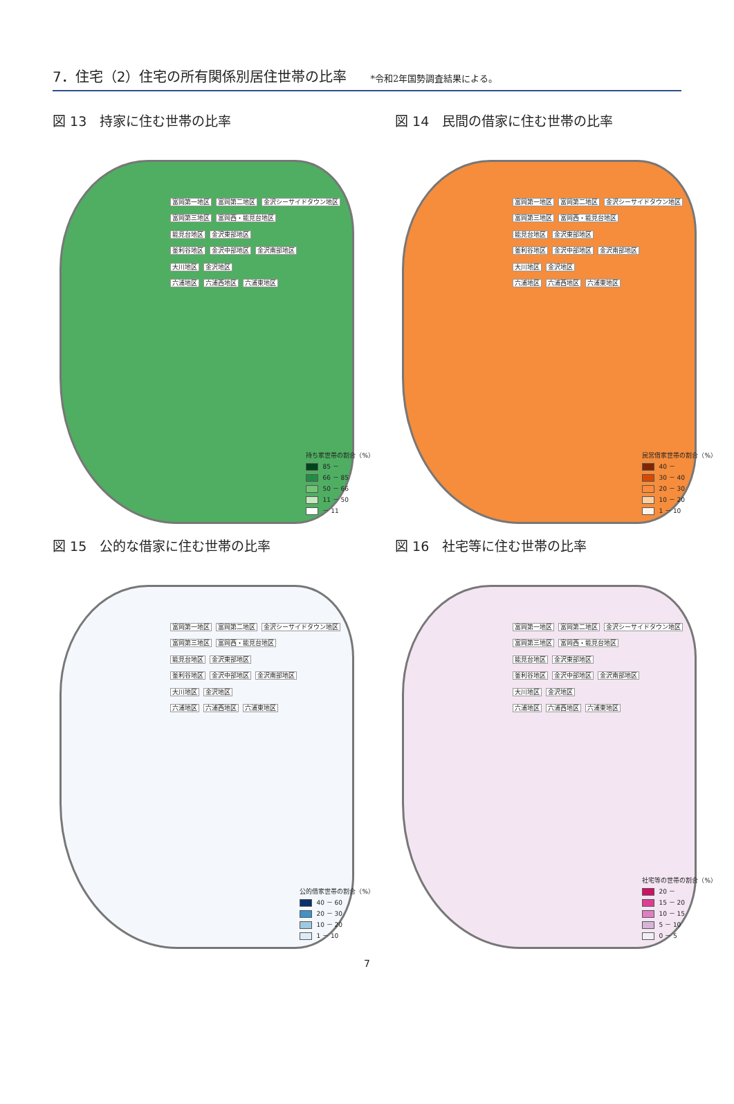7．住宅（2）住宅の所有関係別居住世帯の比率
*令和2年国勢調査結果による。
図 13　持家に住む世帯の比率
富岡第一地区 富岡第二地区 金沢シーサイドタウン地区
富岡第三地区 富岡西・能見台地区
能見台地区 金沢東部地区
釜利谷地区 金沢中部地区 金沢南部地区
大川地区 金沢地区
六浦地区 六浦西地区 六浦東地区
持ち家世帯の割合（%）
85 －
66 － 85
50 － 66
11 － 50
－ 11
図 14　民間の借家に住む世帯の比率
富岡第一地区 富岡第二地区 金沢シーサイドタウン地区
富岡第三地区 富岡西・能見台地区
能見台地区 金沢東部地区
釜利谷地区 金沢中部地区 金沢南部地区
大川地区 金沢地区
六浦地区 六浦西地区 六浦東地区
民営借家世帯の割合（%）
40 －
30 － 40
20 － 30
10 － 20
1 － 10
図 15　公的な借家に住む世帯の比率
富岡第一地区 富岡第二地区 金沢シーサイドタウン地区
富岡第三地区 富岡西・能見台地区
能見台地区 金沢東部地区
釜利谷地区 金沢中部地区 金沢南部地区
大川地区 金沢地区
六浦地区 六浦西地区 六浦東地区
公的借家世帯の割合（%）
40 － 60
20 － 30
10 － 20
1 － 10
図 16　社宅等に住む世帯の比率
富岡第一地区 富岡第二地区 金沢シーサイドタウン地区
富岡第三地区 富岡西・能見台地区
能見台地区 金沢東部地区
釜利谷地区 金沢中部地区 金沢南部地区
大川地区 金沢地区
六浦地区 六浦西地区 六浦東地区
社宅等の世帯の割合（%）
20 －
15 － 20
10 － 15
5 － 10
0 － 5
7